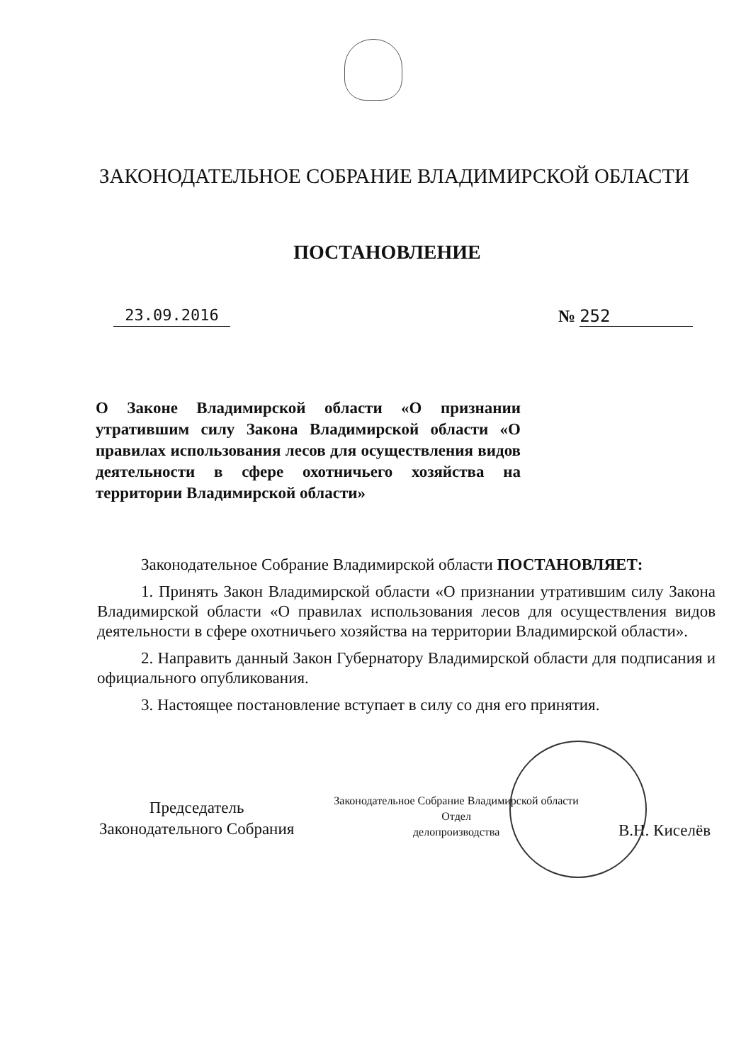ЗАКОНОДАТЕЛЬНОЕ СОБРАНИЕ ВЛАДИМИРСКОЙ ОБЛАСТИ
ПОСТАНОВЛЕНИЕ
23.09.2016 № 252
О Законе Владимирской области «О признании утратившим силу Закона Владимирской области «О правилах использования лесов для осуществления видов деятельности в сфере охотничьего хозяйства на территории Владимирской области»
Законодательное Собрание Владимирской области ПОСТАНОВЛЯЕТ:
1. Принять Закон Владимирской области «О признании утратившим силу Закона Владимирской области «О правилах использования лесов для осуществления видов деятельности в сфере охотничьего хозяйства на территории Владимирской области».
2. Направить данный Закон Губернатору Владимирской области для подписания и официального опубликования.
3. Настоящее постановление вступает в силу со дня его принятия.
Председатель
Законодательного Собрания
Законодательное Собрание Владимирской области
Отдел
делопроизводства
В.Н. Киселёв